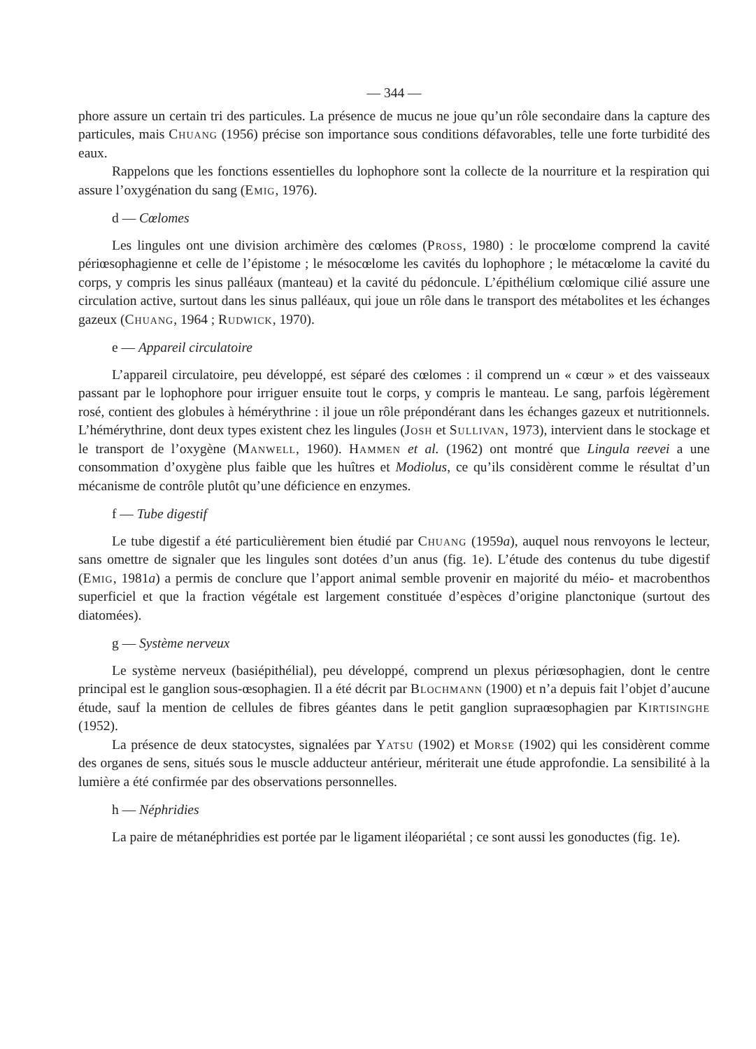— 344 —
phore assure un certain tri des particules. La présence de mucus ne joue qu’un rôle secondaire dans la capture des particules, mais Chuang (1956) précise son importance sous conditions défavorables, telle une forte turbidité des eaux.
Rappelons que les fonctions essentielles du lophophore sont la collecte de la nourriture et la respiration qui assure l’oxygénation du sang (Emig, 1976).
d — Cœlomes
Les lingules ont une division archimère des cœlomes (Pross, 1980) : le procœlome comprend la cavité périœsophagienne et celle de l’épistome ; le mésocœlome les cavités du lophophore ; le métacœlome la cavité du corps, y compris les sinus palléaux (manteau) et la cavité du pédoncule. L’épithélium cœlomique cilié assure une circulation active, surtout dans les sinus palléaux, qui joue un rôle dans le transport des métabolites et les échanges gazeux (Chuang, 1964 ; Rudwick, 1970).
e — Appareil circulatoire
L’appareil circulatoire, peu développé, est séparé des cœlomes : il comprend un « cœur » et des vaisseaux passant par le lophophore pour irriguer ensuite tout le corps, y compris le manteau. Le sang, parfois légèrement rosé, contient des globules à hémérythrine : il joue un rôle prépondérant dans les échanges gazeux et nutritionnels. L’hémérythrine, dont deux types existent chez les lingules (Josh et Sullivan, 1973), intervient dans le stockage et le transport de l’oxygène (Manwell, 1960). Hammen et al. (1962) ont montré que Lingula reevei a une consommation d’oxygène plus faible que les huîtres et Modiolus, ce qu’ils considèrent comme le résultat d’un mécanisme de contrôle plutôt qu’une déficience en enzymes.
f — Tube digestif
Le tube digestif a été particulièrement bien étudié par Chuang (1959a), auquel nous renvoyons le lecteur, sans omettre de signaler que les lingules sont dotées d’un anus (fig. 1e). L’étude des contenus du tube digestif (Emig, 1981a) a permis de conclure que l’apport animal semble provenir en majorité du méio- et macrobenthos superficiel et que la fraction végétale est largement constituée d’espèces d’origine planctonique (surtout des diatomées).
g — Système nerveux
Le système nerveux (basiépithélial), peu développé, comprend un plexus périœsophagien, dont le centre principal est le ganglion sous-œsophagien. Il a été décrit par Blochmann (1900) et n’a depuis fait l’objet d’aucune étude, sauf la mention de cellules de fibres géantes dans le petit ganglion supraœsophagien par Kirtisinghe (1952).
La présence de deux statocystes, signalées par Yatsu (1902) et Morse (1902) qui les considèrent comme des organes de sens, situés sous le muscle adducteur antérieur, mériterait une étude approfondie. La sensibilité à la lumière a été confirmée par des observations personnelles.
h — Néphridies
La paire de métanéphridies est portée par le ligament iléopariétal ; ce sont aussi les gonoductes (fig. 1e).